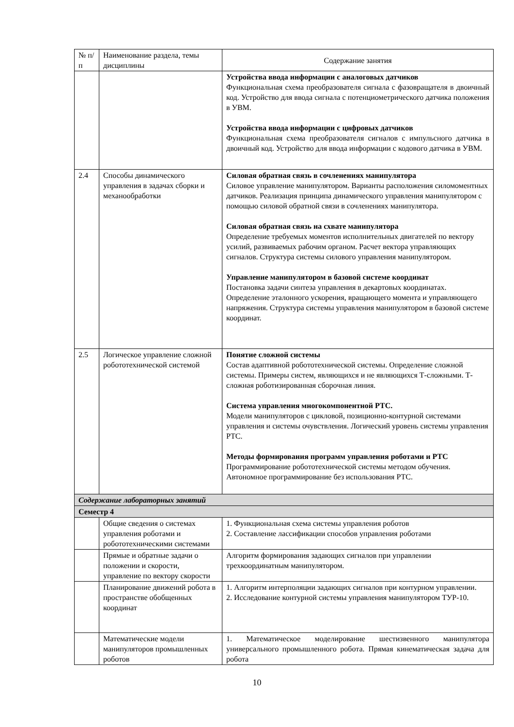| № п/п | Наименование раздела, темы дисциплины | Содержание занятия |
| --- | --- | --- |
| | | Устройства ввода информации с аналоговых датчиков Функциональная схема преобразователя сигнала с фазовращателя в двоичный код. Устройство для ввода сигнала с потенциометрического датчика положения в УВМ. Устройства ввода информации с цифровых датчиков Функциональная схема преобразователя сигналов с импульсного датчика в двоичный код. Устройство для ввода информации с кодового датчика в УВМ. |
| 2.4 | Способы динамического управления в задачах сборки и механообработки | Силовая обратная связь в сочленениях манипулятора Силовое управление манипулятором. Варианты расположения силомоментных датчиков. Реализация принципа динамического управления манипулятором с помощью силовой обратной связи в сочленениях манипулятора. Силовая обратная связь на схвате манипулятора Определение требуемых моментов исполнительных двигателей по вектору усилий, развиваемых рабочим органом. Расчет вектора управляющих сигналов. Структура системы силового управления манипулятором. Управление манипулятором в базовой системе координат Постановка задачи синтеза управления в декартовых координатах. Определение эталонного ускорения, вращающего момента и управляющего напряжения. Структура системы управления манипулятором в базовой системе координат. |
| 2.5 | Логическое управление сложной робототехнической системой | Понятие сложной системы Состав адаптивной робототехнической системы. Определение сложной системы. Примеры систем, являющихся и не являющихся Т-сложными. Т-сложная роботизированная сборочная линия. Система управления многокомпонентной РТС. Модели манипуляторов с цикловой, позиционно-контурной системами управления и системы очувствления. Логический уровень системы управления РТС. Методы формирования программ управления роботами и РТС Программирование робототехнической системы методом обучения. Автономное программирование без использования РТС. |
| Содержание лабораторных занятий | | |
| Семестр 4 | | |
| | Общие сведения о системах управления роботами и робототехническими системами | 1. Функциональная схема системы управления роботов 2. Составление лассификации способов управления роботами |
| | Прямые и обратные задачи о положении и скорости, управление по вектору скорости | Алгоритм формирования задающих сигналов при управлении трехкоординатным манипулятором. |
| | Планирование движений робота в пространстве обобщенных координат | 1. Алгоритм интерполяции задающих сигналов при контурном управлении. 2. Исследование контурной системы управления манипулятором ТУР-10. |
| | Математические модели манипуляторов промышленных роботов | 1. Математическое моделирование шестизвенного манипулятора универсального промышленного робота. Прямая кинематическая задача для робота |
10